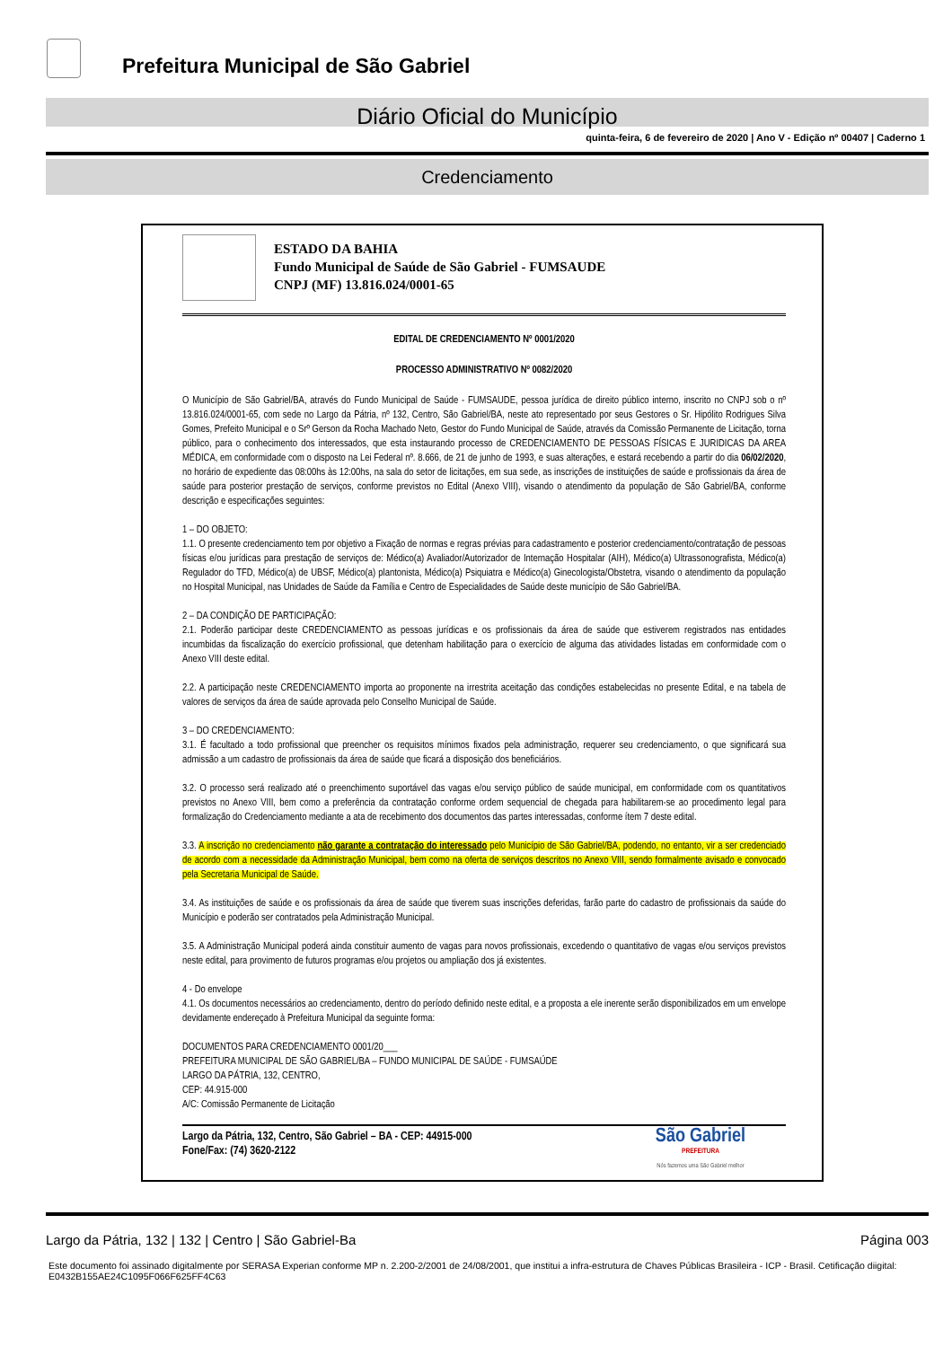Prefeitura Municipal de São Gabriel
Diário Oficial do Município
quinta-feira, 6 de fevereiro de 2020 | Ano V - Edição nº 00407 | Caderno 1
Credenciamento
ESTADO DA BAHIA
Fundo Municipal de Saúde de São Gabriel - FUMSAUDE
CNPJ (MF) 13.816.024/0001-65
EDITAL DE CREDENCIAMENTO Nº 0001/2020
PROCESSO ADMINISTRATIVO Nº 0082/2020
O Município de São Gabriel/BA, através do Fundo Municipal de Saúde - FUMSAUDE, pessoa jurídica de direito público interno, inscrito no CNPJ sob o nº 13.816.024/0001-65, com sede no Largo da Pátria, nº 132, Centro, São Gabriel/BA, neste ato representado por seus Gestores o Sr. Hipólito Rodrigues Silva Gomes, Prefeito Municipal e o Srº Gerson da Rocha Machado Neto, Gestor do Fundo Municipal de Saúde, através da Comissão Permanente de Licitação, torna público, para o conhecimento dos interessados, que esta instaurando processo de CREDENCIAMENTO DE PESSOAS FÍSICAS E JURIDICAS DA AREA MÉDICA, em conformidade com o disposto na Lei Federal nº. 8.666, de 21 de junho de 1993, e suas alterações, e estará recebendo a partir do dia 06/02/2020, no horário de expediente das 08:00hs às 12:00hs, na sala do setor de licitações, em sua sede, as inscrições de instituições de saúde e profissionais da área de saúde para posterior prestação de serviços, conforme previstos no Edital (Anexo VIII), visando o atendimento da população de São Gabriel/BA, conforme descrição e especificações seguintes:
1 – DO OBJETO:
1.1. O presente credenciamento tem por objetivo a Fixação de normas e regras prévias para cadastramento e posterior credenciamento/contratação de pessoas físicas e/ou jurídicas para prestação de serviços de: Médico(a) Avaliador/Autorizador de Internação Hospitalar (AIH), Médico(a) Ultrassonografista, Médico(a) Regulador do TFD, Médico(a) de UBSF, Médico(a) plantonista, Médico(a) Psiquiatra e Médico(a) Ginecologista/Obstetra, visando o atendimento da população no Hospital Municipal, nas Unidades de Saúde da Família e Centro de Especialidades de Saúde deste município de São Gabriel/BA.
2 – DA CONDIÇÃO DE PARTICIPAÇÃO:
2.1. Poderão participar deste CREDENCIAMENTO as pessoas jurídicas e os profissionais da área de saúde que estiverem registrados nas entidades incumbidas da fiscalização do exercício profissional, que detenham habilitação para o exercício de alguma das atividades listadas em conformidade com o Anexo VIII deste edital.
2.2. A participação neste CREDENCIAMENTO importa ao proponente na irrestrita aceitação das condições estabelecidas no presente Edital, e na tabela de valores de serviços da área de saúde aprovada pelo Conselho Municipal de Saúde.
3 – DO CREDENCIAMENTO:
3.1. É facultado a todo profissional que preencher os requisitos mínimos fixados pela administração, requerer seu credenciamento, o que significará sua admissão a um cadastro de profissionais da área de saúde que ficará a disposição dos beneficiários.
3.2. O processo será realizado até o preenchimento suportável das vagas e/ou serviço público de saúde municipal, em conformidade com os quantitativos previstos no Anexo VIII, bem como a preferência da contratação conforme ordem sequencial de chegada para habilitarem-se ao procedimento legal para formalização do Credenciamento mediante a ata de recebimento dos documentos das partes interessadas, conforme ítem 7 deste edital.
3.3. A inscrição no credenciamento não garante a contratação do interessado pelo Município de São Gabriel/BA, podendo, no entanto, vir a ser credenciado de acordo com a necessidade da Administração Municipal, bem como na oferta de serviços descritos no Anexo VIII, sendo formalmente avisado e convocado pela Secretaria Municipal de Saúde.
3.4. As instituições de saúde e os profissionais da área de saúde que tiverem suas inscrições deferidas, farão parte do cadastro de profissionais da saúde do Município e poderão ser contratados pela Administração Municipal.
3.5. A Administração Municipal poderá ainda constituir aumento de vagas para novos profissionais, excedendo o quantitativo de vagas e/ou serviços previstos neste edital, para provimento de futuros programas e/ou projetos ou ampliação dos já existentes.
4 - Do envelope
4.1. Os documentos necessários ao credenciamento, dentro do período definido neste edital, e a proposta a ele inerente serão disponibilizados em um envelope devidamente endereçado à Prefeitura Municipal da seguinte forma:
DOCUMENTOS PARA CREDENCIAMENTO 0001/20___
PREFEITURA MUNICIPAL DE SÃO GABRIEL/BA – FUNDO MUNICIPAL DE SAÚDE - FUMSAÚDE
LARGO DA PÁTRIA, 132, CENTRO,
CEP: 44.915-000
A/C: Comissão Permanente de Licitação
Largo da Pátria, 132, Centro, São Gabriel – BA - CEP: 44915-000
Fone/Fax: (74) 3620-2122
São Gabriel
PREFEITURA
Nós fazemos uma São Gabriel melhor
Largo da Pátria, 132 | 132 | Centro | São Gabriel-Ba Página 003
Este documento foi assinado digitalmente por SERASA Experian conforme MP n. 2.200-2/2001 de 24/08/2001, que institui a infra-estrutura de Chaves Públicas Brasileira - ICP - Brasil. Cetificação diigital: E0432B155AE24C1095F066F625FF4C63